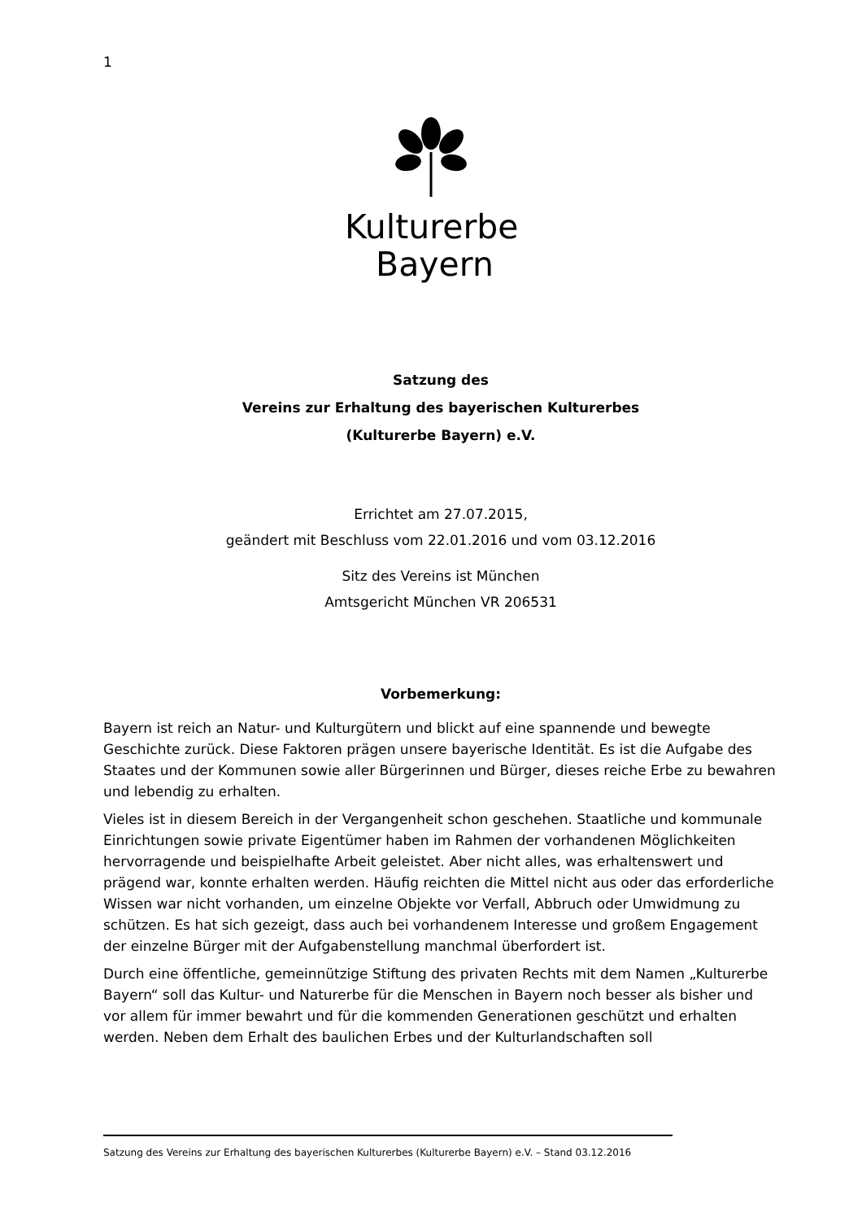1
Kulturerbe
Bayern
Satzung des
Vereins zur Erhaltung des bayerischen Kulturerbes
(Kulturerbe Bayern) e.V.
Errichtet am 27.07.2015,
geändert mit Beschluss vom 22.01.2016 und vom 03.12.2016
Sitz des Vereins ist München
Amtsgericht München VR 206531
Vorbemerkung:
Bayern ist reich an Natur- und Kulturgütern und blickt auf eine spannende und bewegte Geschichte zurück. Diese Faktoren prägen unsere bayerische Identität. Es ist die Aufgabe des Staates und der Kommunen sowie aller Bürgerinnen und Bürger, dieses reiche Erbe zu bewahren und lebendig zu erhalten.
Vieles ist in diesem Bereich in der Vergangenheit schon geschehen. Staatliche und kommunale Einrichtungen sowie private Eigentümer haben im Rahmen der vorhandenen Möglichkeiten hervorragende und beispielhafte Arbeit geleistet. Aber nicht alles, was erhaltenswert und prägend war, konnte erhalten werden. Häufig reichten die Mittel nicht aus oder das erforderliche Wissen war nicht vorhanden, um einzelne Objekte vor Verfall, Abbruch oder Umwidmung zu schützen. Es hat sich gezeigt, dass auch bei vorhandenem Interesse und großem Engagement der einzelne Bürger mit der Aufgabenstellung manchmal überfordert ist.
Durch eine öffentliche, gemeinnützige Stiftung des privaten Rechts mit dem Namen „Kulturerbe Bayern“ soll das Kultur- und Naturerbe für die Menschen in Bayern noch besser als bisher und vor allem für immer bewahrt und für die kommenden Generationen geschützt und erhalten werden. Neben dem Erhalt des baulichen Erbes und der Kulturlandschaften soll
Satzung des Vereins zur Erhaltung des bayerischen Kulturerbes (Kulturerbe Bayern) e.V. – Stand 03.12.2016